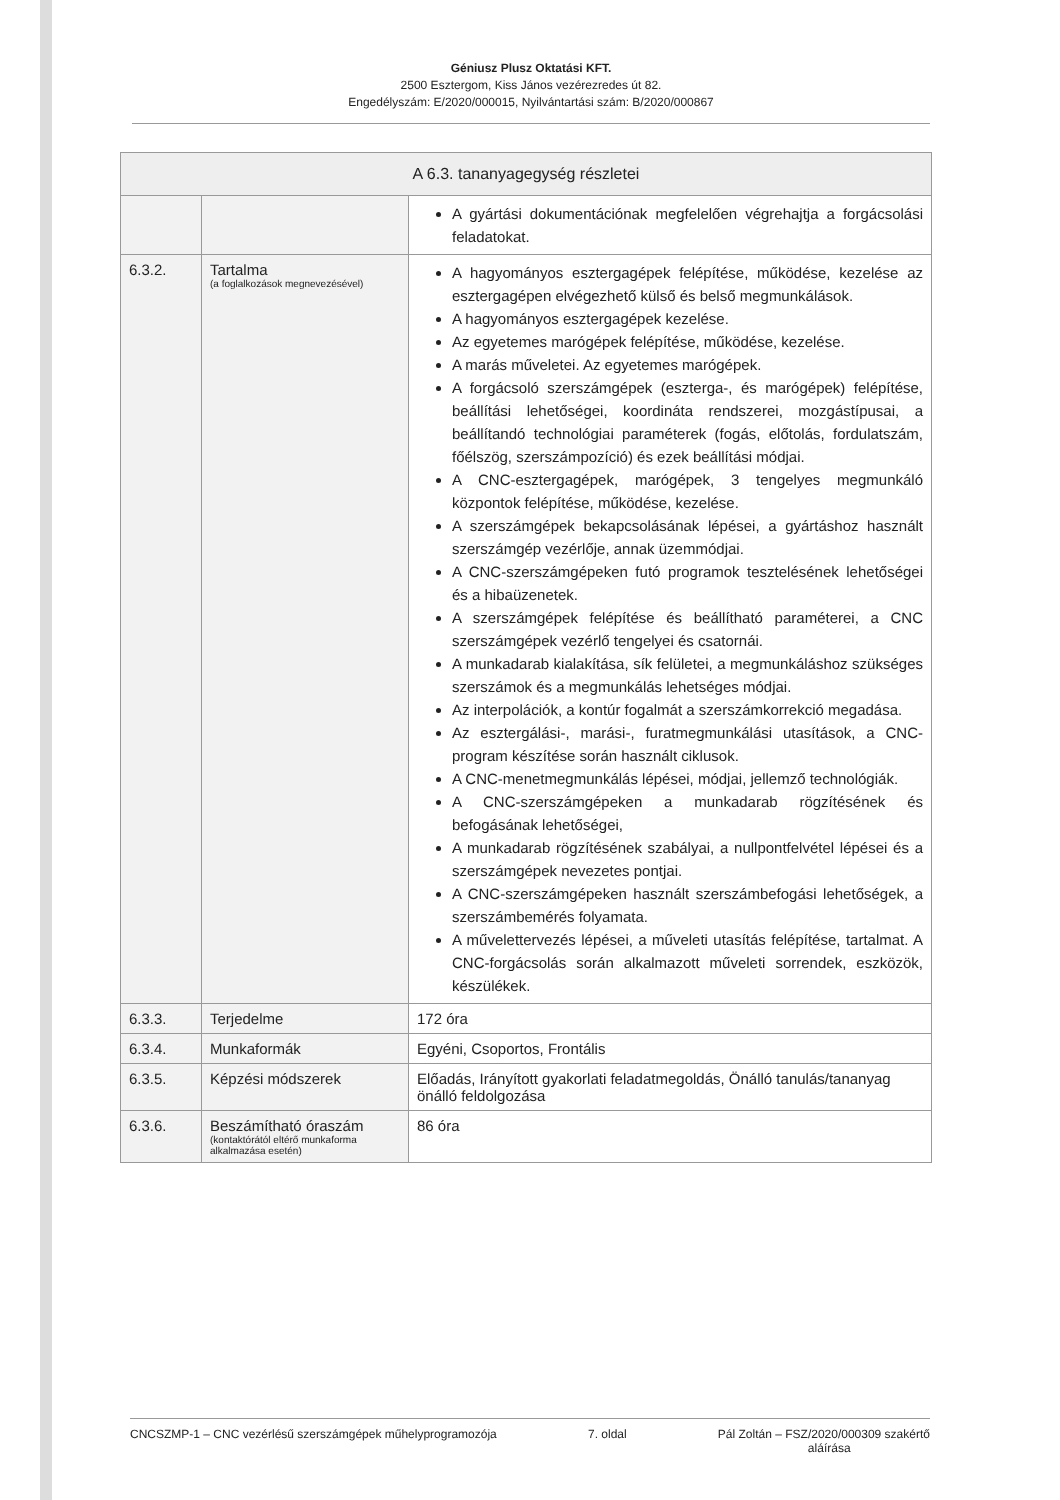Géniusz Plusz Oktatási KFT.
2500 Esztergom, Kiss János vezérezredes út 82.
Engedélyszám: E/2020/000015, Nyilvántartási szám: B/2020/000867
| A 6.3. tananyagegység részletei | | |
| --- | --- | --- |
| | | A gyártási dokumentációnak megfelelően végrehajtja a forgácsolási feladatokat. |
| 6.3.2. | Tartalma (a foglalkozások megnevezésével) | A hagyományos esztergagépek felépítése, működése, kezelése az esztergagépen elvégezhető külső és belső megmunkálások. A hagyományos esztergagépek kezelése. Az egyetemes marógépek felépítése, működése, kezelése. A marás műveletei. Az egyetemes marógépek. A forgácsoló szerszámgépek (eszterga-, és marógépek) felépítése, beállítási lehetőségei, koordináta rendszerei, mozgástípusai, a beállítandó technológiai paraméterek (fogás, előtolás, fordulatszám, főélszög, szerszámpozíció) és ezek beállítási módjai. A CNC-esztergagépek, marógépek, 3 tengelyes megmunkáló központok felépítése, működése, kezelése. A szerszámgépek bekapcsolásának lépései, a gyártáshoz használt szerszámgép vezérlője, annak üzemmódjai. A CNC-szerszámgépeken futó programok tesztelésének lehetőségei és a hibaüzenetek. A szerszámgépek felépítése és beállítható paraméterei, a CNC szerszámgépek vezérlő tengelyei és csatornái. A munkadarab kialakítása, sík felületei, a megmunkáláshoz szükséges szerszámok és a megmunkálás lehetséges módjai. Az interpolációk, a kontúr fogalmát a szerszámkorrekció megadása. Az esztergálási-, marási-, furatmegmunkálási utasítások, a CNC-program készítése során használt ciklusok. A CNC-menetmegmunkálás lépései, módjai, jellemző technológiák. A CNC-szerszámgépeken a munkadarab rögzítésének és befogásának lehetőségei, A munkadarab rögzítésének szabályai, a nullpontfelvétel lépései és a szerszámgépek nevezetes pontjai. A CNC-szerszámgépeken használt szerszámbefogási lehetőségek, a szerszámbemérés folyamata. A művelettervezés lépései, a műveleti utasítás felépítése, tartalmat. A CNC-forgácsolás során alkalmazott műveleti sorrendek, eszközök, készülékek. |
| 6.3.3. | Terjedelme | 172 óra |
| 6.3.4. | Munkaformák | Egyéni, Csoportos, Frontális |
| 6.3.5. | Képzési módszerek | Előadás, Irányított gyakorlati feladatmegoldás, Önálló tanulás/tananyag önálló feldolgozása |
| 6.3.6. | Beszámítható óraszám (kontaktórától eltérő munkaforma alkalmazása esetén) | 86 óra |
CNCSZMP-1 – CNC vezérlésű szerszámgépek műhelyprogramozója 7. oldal Pál Zoltán – FSZ/2020/000309 szakértő
aláírása